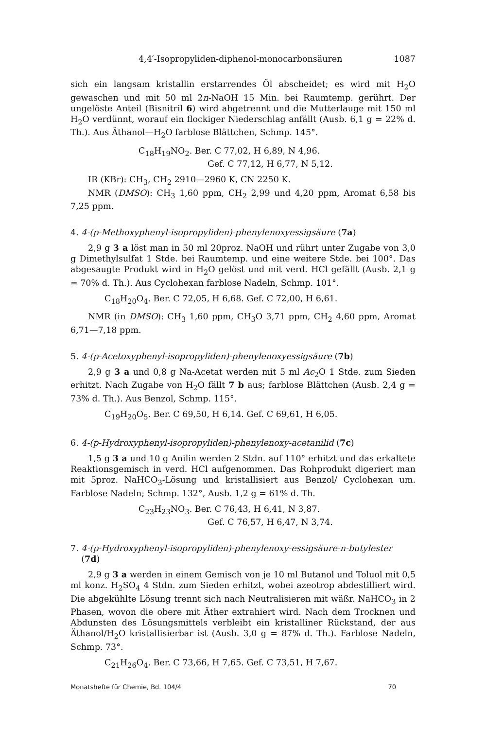4,4′-Isopropyliden-diphenol-monocarbonsäuren 1087
sich ein langsam kristallin erstarrendes Öl abscheidet; es wird mit H<sub>2</sub>O gewaschen und mit 50 ml 2n-NaOH 15 Min. bei Raumtemp. gerührt. Der ungelöste Anteil (Bisnitril 6) wird abgetrennt und die Mutterlauge mit 150 ml H<sub>2</sub>O verdünnt, worauf ein flockiger Niederschlag anfällt (Ausb. 6,1 g = 22% d. Th.). Aus Äthanol—H<sub>2</sub>O farblose Blättchen, Schmp. 145°.
C<sub>18</sub>H<sub>19</sub>NO<sub>2</sub>. Ber. C 77,02, H 6,89, N 4,96.
Gef. C 77,12, H 6,77, N 5,12.
IR (KBr): CH<sub>3</sub>, CH<sub>2</sub> 2910—2960 K, CN 2250 K.
NMR (DMSO): CH<sub>3</sub> 1,60 ppm, CH<sub>2</sub> 2,99 und 4,20 ppm, Aromat 6,58 bis 7,25 ppm.
4. 4-(p-Methoxyphenyl-isopropyliden)-phenylenoxyessigsäure (7a)
2,9 g 3 a löst man in 50 ml 20proz. NaOH und rührt unter Zugabe von 3,0 g Dimethylsulfat 1 Stde. bei Raumtemp. und eine weitere Stde. bei 100°. Das abgesaugte Produkt wird in H<sub>2</sub>O gelöst und mit verd. HCl gefällt (Ausb. 2,1 g = 70% d. Th.). Aus Cyclohexan farblose Nadeln, Schmp. 101°.
C<sub>18</sub>H<sub>20</sub>O<sub>4</sub>. Ber. C 72,05, H 6,68. Gef. C 72,00, H 6,61.
NMR (in DMSO): CH<sub>3</sub> 1,60 ppm, CH<sub>3</sub>O 3,71 ppm, CH<sub>2</sub> 4,60 ppm, Aromat 6,71—7,18 ppm.
5. 4-(p-Acetoxyphenyl-isopropyliden)-phenylenoxyessigsäure (7b)
2,9 g 3 a und 0,8 g Na-Acetat werden mit 5 ml Ac<sub>2</sub>O 1 Stde. zum Sieden erhitzt. Nach Zugabe von H<sub>2</sub>O fällt 7 b aus; farblose Blättchen (Ausb. 2,4 g = 73% d. Th.). Aus Benzol, Schmp. 115°.
C<sub>19</sub>H<sub>20</sub>O<sub>5</sub>. Ber. C 69,50, H 6,14. Gef. C 69,61, H 6,05.
6. 4-(p-Hydroxyphenyl-isopropyliden)-phenylenoxy-acetanilid (7c)
1,5 g 3 a und 10 g Anilin werden 2 Stdn. auf 110° erhitzt und das erkaltete Reaktionsgemisch in verd. HCl aufgenommen. Das Rohprodukt digeriert man mit 5proz. NaHCO<sub>3</sub>-Lösung und kristallisiert aus Benzol/ Cyclohexan um. Farblose Nadeln; Schmp. 132°, Ausb. 1,2 g = 61% d. Th.
C<sub>23</sub>H<sub>23</sub>NO<sub>3</sub>. Ber. C 76,43, H 6,41, N 3,87.
Gef. C 76,57, H 6,47, N 3,74.
7. 4-(p-Hydroxyphenyl-isopropyliden)-phenylenoxy-essigsäure-n-butylester
(7d)
2,9 g 3 a werden in einem Gemisch von je 10 ml Butanol und Toluol mit 0,5 ml konz. H<sub>2</sub>SO<sub>4</sub> 4 Stdn. zum Sieden erhitzt, wobei azeotrop abdestilliert wird. Die abgekühlte Lösung trennt sich nach Neutralisieren mit wäßr. NaHCO<sub>3</sub> in 2 Phasen, wovon die obere mit Äther extrahiert wird. Nach dem Trocknen und Abdunsten des Lösungsmittels verbleibt ein kristalliner Rückstand, der aus Äthanol/H<sub>2</sub>O kristallisierbar ist (Ausb. 3,0 g = 87% d. Th.). Farblose Nadeln, Schmp. 73°.
C<sub>21</sub>H<sub>26</sub>O<sub>4</sub>. Ber. C 73,66, H 7,65. Gef. C 73,51, H 7,67.
Monatshefte für Chemie, Bd. 104/4 70